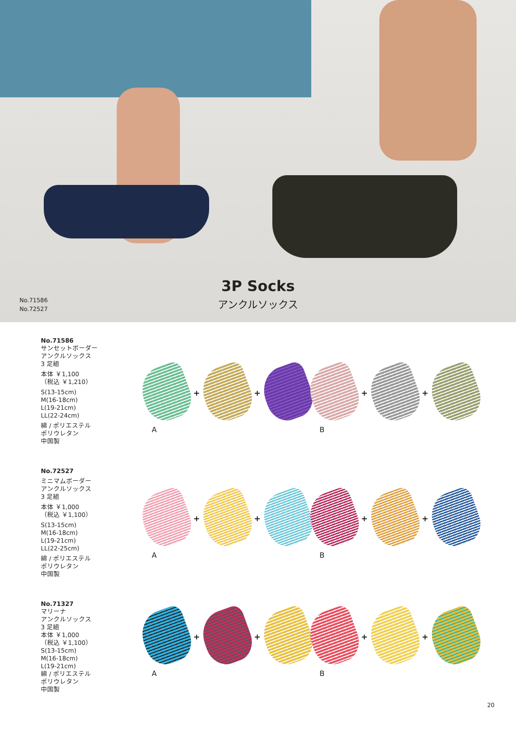No.71586
No.72527
3P Socks
アンクルソックス
No.71586
サンセットボーダー
アンクルソックス
3 足組
本体 ￥1,100
（税込 ￥1,210）
S(13-15cm)
M(16-18cm)
L(19-21cm)
LL(22-24cm)
綿 / ポリエステル
ポリウレタン
中国製
+ +
A
+ +
B
No.72527
ミニマムボーダー
アンクルソックス
3 足組
本体 ￥1,000
（税込 ￥1,100）
S(13-15cm)
M(16-18cm)
L(19-21cm)
LL(22-25cm)
綿 / ポリエステル
ポリウレタン
中国製
+ +
A
+ +
B
No.71327
マリーナ
アンクルソックス
3 足組
本体 ￥1,000
（税込 ￥1,100）
S(13-15cm)
M(16-18cm)
L(19-21cm)
綿 / ポリエステル
ポリウレタン
中国製
+ +
A
+ +
B
20